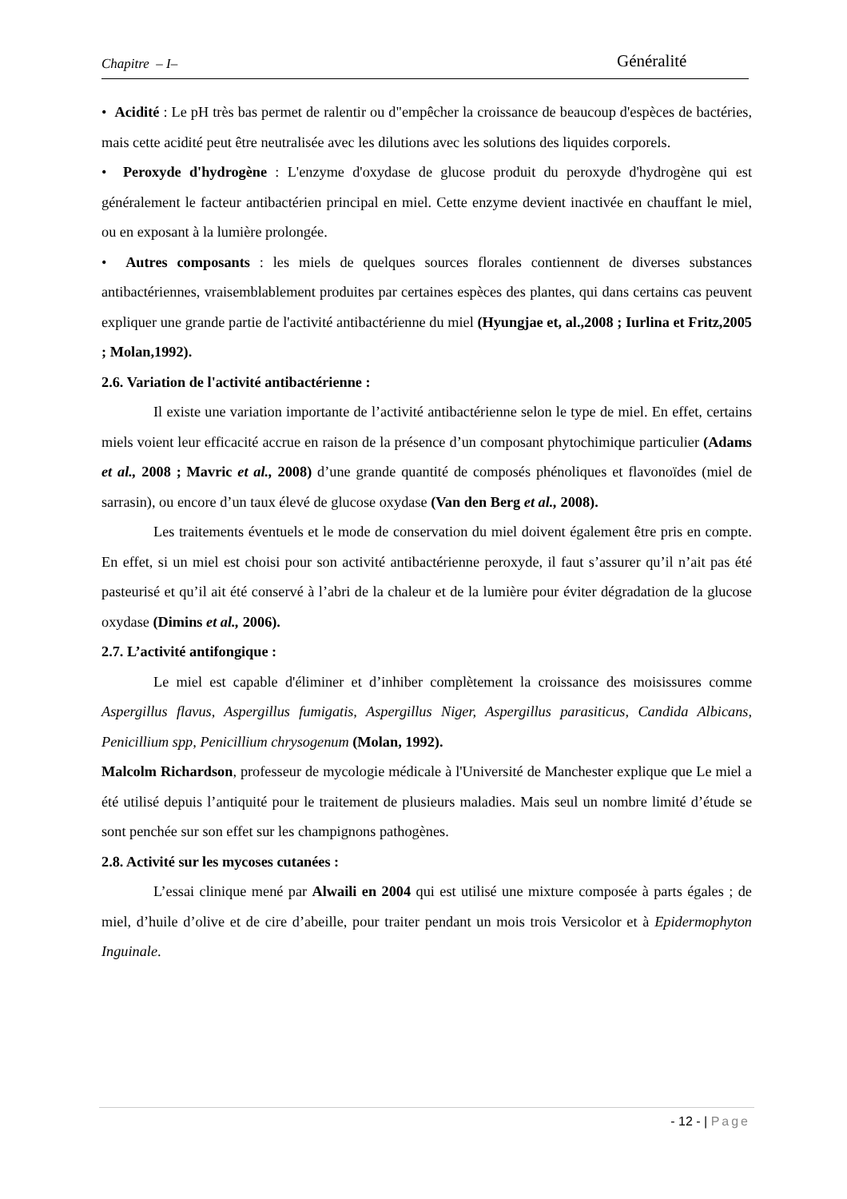Chapitre – I– Généralité
• Acidité : Le pH très bas permet de ralentir ou d"empêcher la croissance de beaucoup d'espèces de bactéries, mais cette acidité peut être neutralisée avec les dilutions avec les solutions des liquides corporels.
• Peroxyde d'hydrogène : L'enzyme d'oxydase de glucose produit du peroxyde d'hydrogène qui est généralement le facteur antibactérien principal en miel. Cette enzyme devient inactivée en chauffant le miel, ou en exposant à la lumière prolongée.
• Autres composants : les miels de quelques sources florales contiennent de diverses substances antibactériennes, vraisemblablement produites par certaines espèces des plantes, qui dans certains cas peuvent expliquer une grande partie de l'activité antibactérienne du miel (Hyungjae et, al.,2008 ; Iurlina et Fritz,2005 ; Molan,1992).
2.6. Variation de l'activité antibactérienne :
Il existe une variation importante de l’activité antibactérienne selon le type de miel. En effet, certains miels voient leur efficacité accrue en raison de la présence d’un composant phytochimique particulier (Adams et al., 2008 ; Mavric et al., 2008) d’une grande quantité de composés phénoliques et flavonoïdes (miel de sarrasin), ou encore d’un taux élevé de glucose oxydase (Van den Berg et al., 2008).
Les traitements éventuels et le mode de conservation du miel doivent également être pris en compte. En effet, si un miel est choisi pour son activité antibactérienne peroxyde, il faut s’assurer qu’il n’ait pas été pasteurisé et qu’il ait été conservé à l’abri de la chaleur et de la lumière pour éviter dégradation de la glucose oxydase (Dimins et al., 2006).
2.7. L’activité antifongique :
Le miel est capable d'éliminer et d’inhiber complètement la croissance des moisissures comme Aspergillus flavus, Aspergillus fumigatis, Aspergillus Niger, Aspergillus parasiticus, Candida Albicans, Penicillium spp, Penicillium chrysogenum (Molan, 1992).
Malcolm Richardson, professeur de mycologie médicale à l'Université de Manchester explique que Le miel a été utilisé depuis l’antiquité pour le traitement de plusieurs maladies. Mais seul un nombre limité d’étude se sont penchée sur son effet sur les champignons pathogènes.
2.8. Activité sur les mycoses cutanées :
L’essai clinique mené par Alwaili en 2004 qui est utilisé une mixture composée à parts égales ; de miel, d’huile d’olive et de cire d’abeille, pour traiter pendant un mois trois Versicolor et à Epidermophyton Inguinale.
- 12 - | Page